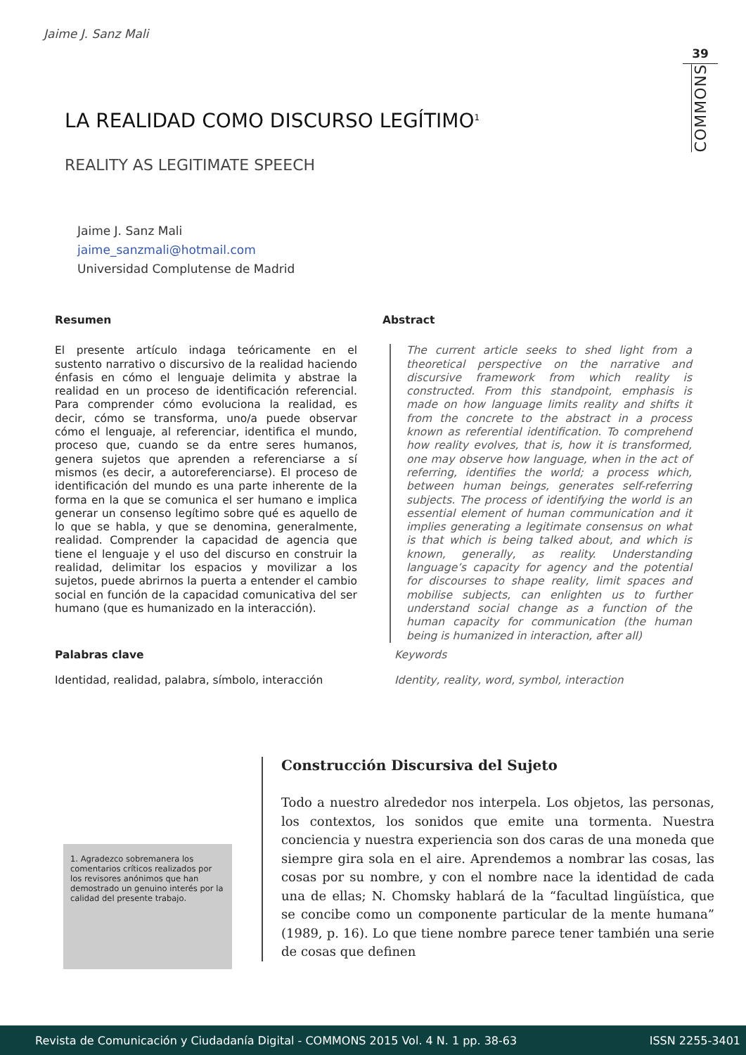Jaime J. Sanz Mali
39
COMMONS
LA REALIDAD COMO DISCURSO LEGÍTIMO<sup>1</sup>
REALITY AS LEGITIMATE SPEECH
Jaime J. Sanz Mali
jaime_sanzmali@hotmail.com
Universidad Complutense de Madrid
Resumen
El presente artículo indaga teóricamente en el sustento narrativo o discursivo de la realidad haciendo énfasis en cómo el lenguaje delimita y abstrae la realidad en un proceso de identificación referencial. Para comprender cómo evoluciona la realidad, es decir, cómo se transforma, uno/a puede observar cómo el lenguaje, al referenciar, identifica el mundo, proceso que, cuando se da entre seres humanos, genera sujetos que aprenden a referenciarse a sí mismos (es decir, a autoreferenciarse). El proceso de identificación del mundo es una parte inherente de la forma en la que se comunica el ser humano e implica generar un consenso legítimo sobre qué es aquello de lo que se habla, y que se denomina, generalmente, realidad. Comprender la capacidad de agencia que tiene el lenguaje y el uso del discurso en construir la realidad, delimitar los espacios y movilizar a los sujetos, puede abrirnos la puerta a entender el cambio social en función de la capacidad comunicativa del ser humano (que es humanizado en la interacción).
Abstract
The current article seeks to shed light from a theoretical perspective on the narrative and discursive framework from which reality is constructed. From this standpoint, emphasis is made on how language limits reality and shifts it from the concrete to the abstract in a process known as referential identification. To comprehend how reality evolves, that is, how it is transformed, one may observe how language, when in the act of referring, identifies the world; a process which, between human beings, generates self-referring subjects. The process of identifying the world is an essential element of human communication and it implies generating a legitimate consensus on what is that which is being talked about, and which is known, generally, as reality. Understanding language’s capacity for agency and the potential for discourses to shape reality, limit spaces and mobilise subjects, can enlighten us to further understand social change as a function of the human capacity for communication (the human being is humanized in interaction, after all)
Palabras clave
Identidad, realidad, palabra, símbolo, interacción
Keywords
Identity, reality, word, symbol, interaction
1. Agradezco sobremanera los comentarios críticos realizados por los revisores anónimos que han demostrado un genuino interés por la calidad del presente trabajo.
Construcción Discursiva del Sujeto
Todo a nuestro alrededor nos interpela. Los objetos, las personas, los contextos, los sonidos que emite una tormenta. Nuestra conciencia y nuestra experiencia son dos caras de una moneda que siempre gira sola en el aire. Aprendemos a nombrar las cosas, las cosas por su nombre, y con el nombre nace la identidad de cada una de ellas; N. Chomsky hablará de la “facultad lingüística, que se concibe como un componente particular de la mente humana” (1989, p. 16). Lo que tiene nombre parece tener también una serie de cosas que definen
Revista de Comunicación y Ciudadanía Digital - COMMONS 2015 Vol. 4 N. 1 pp. 38-63 ISSN 2255-3401